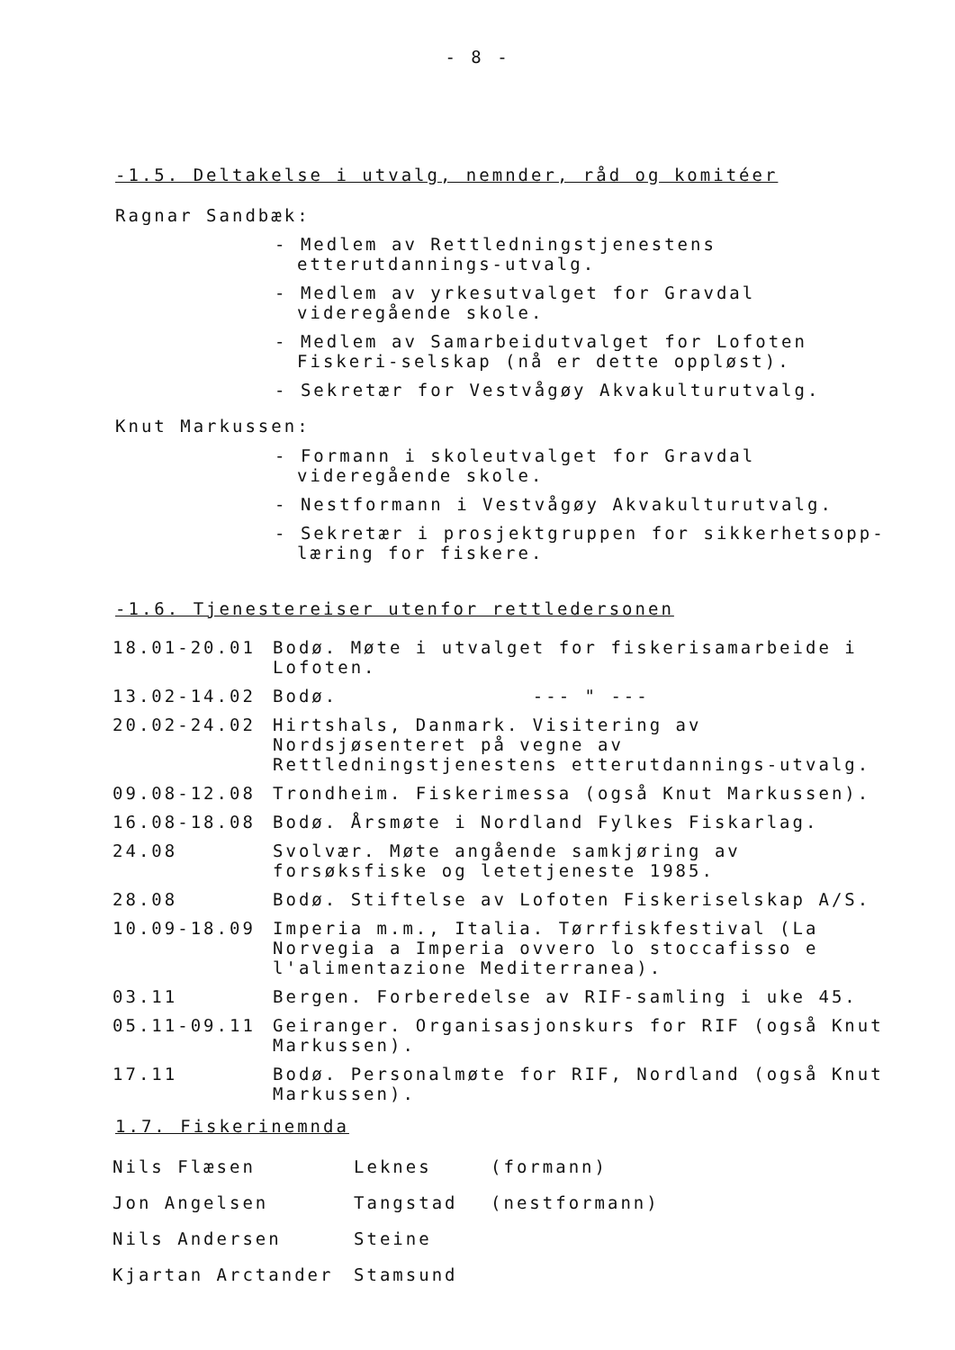- 8 -
-1.5. Deltakelse i utvalg, nemnder, råd og komitéer
Ragnar Sandbæk:
- Medlem av Rettledningstjenestens etterutdannings-utvalg.
- Medlem av yrkesutvalget for Gravdal videregående skole.
- Medlem av Samarbeidutvalget for Lofoten Fiskeri-selskap (nå er dette oppløst).
- Sekretær for Vestvågøy Akvakulturutvalg.
Knut Markussen:
- Formann i skoleutvalget for Gravdal videregående skole.
- Nestformann i Vestvågøy Akvakulturutvalg.
- Sekretær i prosjektgruppen for sikkerhetsopp-læring for fiskere.
-1.6. Tjenestereiser utenfor rettledersonen
| 18.01-20.01 | Bodø. Møte i utvalget for fiskerisamarbeide i Lofoten. |
| 13.02-14.02 | Bodø. --- " --- |
| 20.02-24.02 | Hirtshals, Danmark. Visitering av Nordsjøsenteret på vegne av Rettledningstjenestens etterutdannings-utvalg. |
| 09.08-12.08 | Trondheim. Fiskerimessa (også Knut Markussen). |
| 16.08-18.08 | Bodø. Årsmøte i Nordland Fylkes Fiskarlag. |
| 24.08 | Svolvær. Møte angående samkjøring av forsøksfiske og letetjeneste 1985. |
| 28.08 | Bodø. Stiftelse av Lofoten Fiskeriselskap A/S. |
| 10.09-18.09 | Imperia m.m., Italia. Tørrfiskfestival (La Norvegia a Imperia ovvero lo stoccafisso e l'alimentazione Mediterranea). |
| 03.11 | Bergen. Forberedelse av RIF-samling i uke 45. |
| 05.11-09.11 | Geiranger. Organisasjonskurs for RIF (også Knut Markussen). |
| 17.11 | Bodø. Personalmøte for RIF, Nordland (også Knut Markussen). |
1.7. Fiskerinemnda
| Nils Flæsen | Leknes | (formann) |
| Jon Angelsen | Tangstad | (nestformann) |
| Nils Andersen | Steine | |
| Kjartan Arctander | Stamsund | |